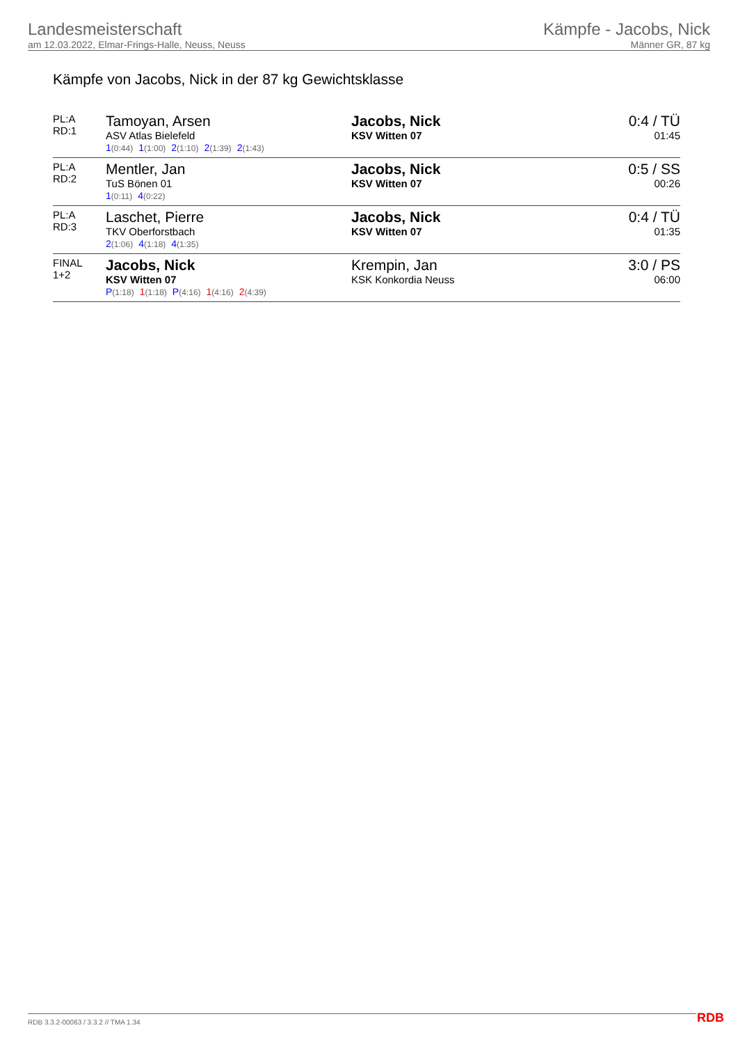Landesmeisterschaft
am 12.03.2022, Elmar-Frings-Halle, Neuss, Neuss
Kämpfe - Jacobs, Nick
Männer GR, 87 kg
Kämpfe von Jacobs, Nick in der 87 kg Gewichtsklasse
| PL:A RD:1 | Tamoyan, Arsen ASV Atlas Bielefeld 1 (0:44) 1 (1:00) 2 (1:10) 2 (1:39) 2 (1:43) | Jacobs, Nick KSV Witten 07 | 0:4 / TÜ 01:45 |
| PL:A RD:2 | Mentler, Jan TuS Bönen 01 1 (0:11) 4 (0:22) | Jacobs, Nick KSV Witten 07 | 0:5 / SS 00:26 |
| PL:A RD:3 | Laschet, Pierre TKV Oberforstbach 2 (1:06) 4 (1:18) 4 (1:35) | Jacobs, Nick KSV Witten 07 | 0:4 / TÜ 01:35 |
| FINAL 1+2 | Jacobs, Nick KSV Witten 07 P (1:18) 1 (1:18) P (4:16) 1 (4:16) 2 (4:39) | Krempin, Jan KSK Konkordia Neuss | 3:0 / PS 06:00 |
RDB 3.3.2-00063 / 3.3.2 // TMA 1.34
RDB